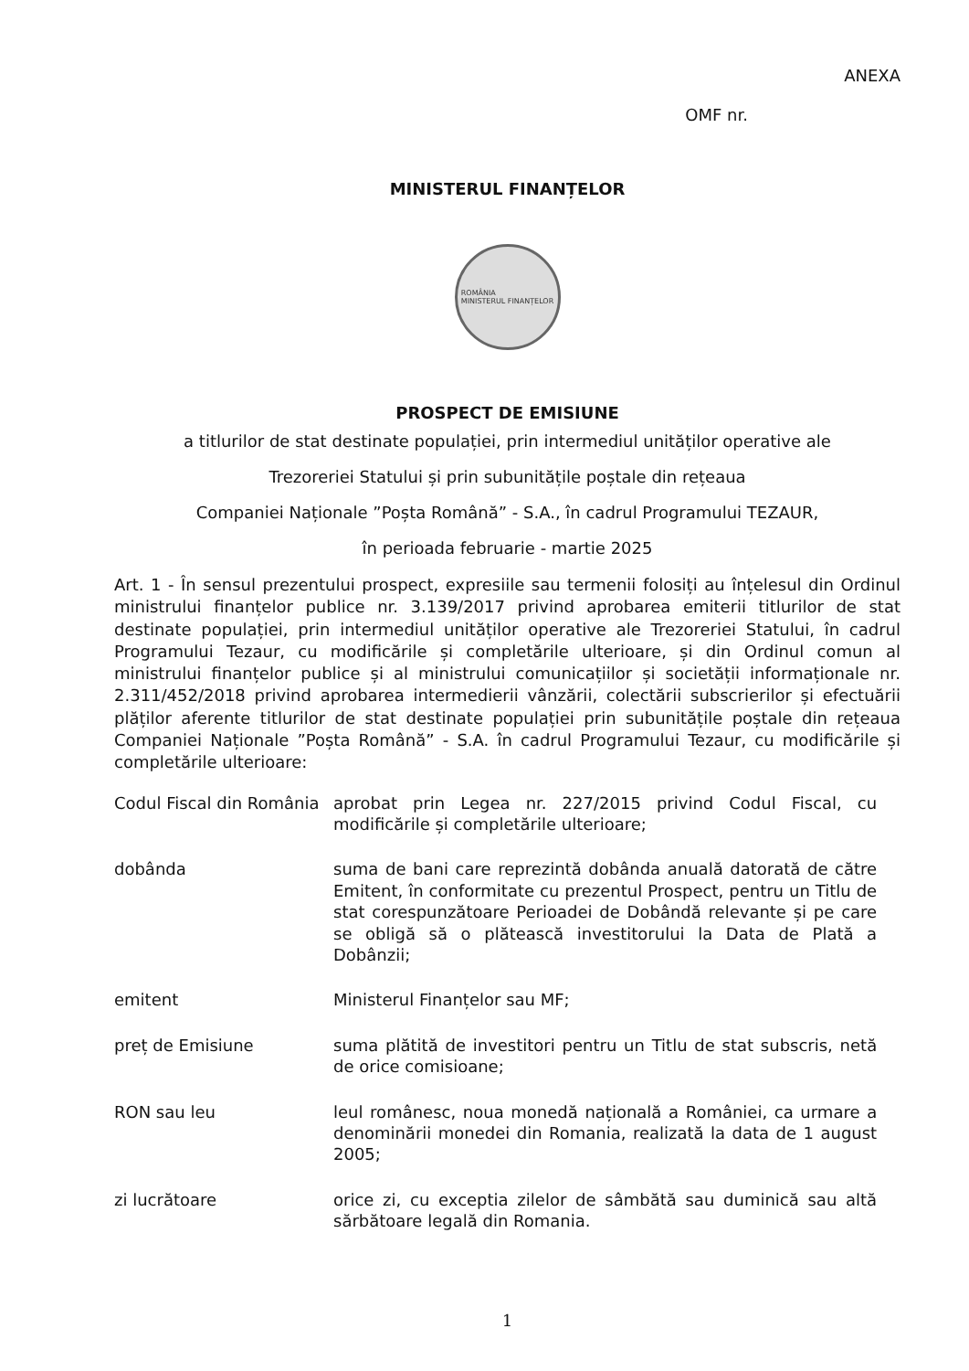ANEXA
OMF nr.
MINISTERUL FINANȚELOR
ROMÂNIA
MINISTERUL FINANȚELOR
PROSPECT DE EMISIUNE
a titlurilor de stat destinate populației, prin intermediul unităților operative ale
Trezoreriei Statului și prin subunitățile poștale din rețeaua
Companiei Naționale ”Poșta Română” - S.A., în cadrul Programului TEZAUR,
în perioada februarie - martie 2025
Art. 1 - În sensul prezentului prospect, expresiile sau termenii folosiți au înțelesul din Ordinul ministrului finanțelor publice nr. 3.139/2017 privind aprobarea emiterii titlurilor de stat destinate populației, prin intermediul unităților operative ale Trezoreriei Statului, în cadrul Programului Tezaur, cu modificările și completările ulterioare, și din Ordinul comun al ministrului finanțelor publice și al ministrului comunicațiilor și societății informaționale nr. 2.311/452/2018 privind aprobarea intermedierii vânzării, colectării subscrierilor și efectuării plăților aferente titlurilor de stat destinate populației prin subunitățile poștale din rețeaua Companiei Naționale ”Poșta Română” - S.A. în cadrul Programului Tezaur, cu modificările și completările ulterioare:
| Codul Fiscal din România | aprobat prin Legea nr. 227/2015 privind Codul Fiscal, cu modificările și completările ulterioare; |
| dobânda | suma de bani care reprezintă dobânda anuală datorată de către Emitent, în conformitate cu prezentul Prospect, pentru un Titlu de stat corespunzătoare Perioadei de Dobândă relevante și pe care se obligă să o plătească investitorului la Data de Plată a Dobânzii; |
| emitent | Ministerul Finanțelor sau MF; |
| preț de Emisiune | suma plătită de investitori pentru un Titlu de stat subscris, netă de orice comisioane; |
| RON sau leu | leul românesc, noua monedă națională a României, ca urmare a denominării monedei din Romania, realizată la data de 1 august 2005; |
| zi lucrătoare | orice zi, cu exceptia zilelor de sâmbătă sau duminică sau altă sărbătoare legală din Romania. |
1